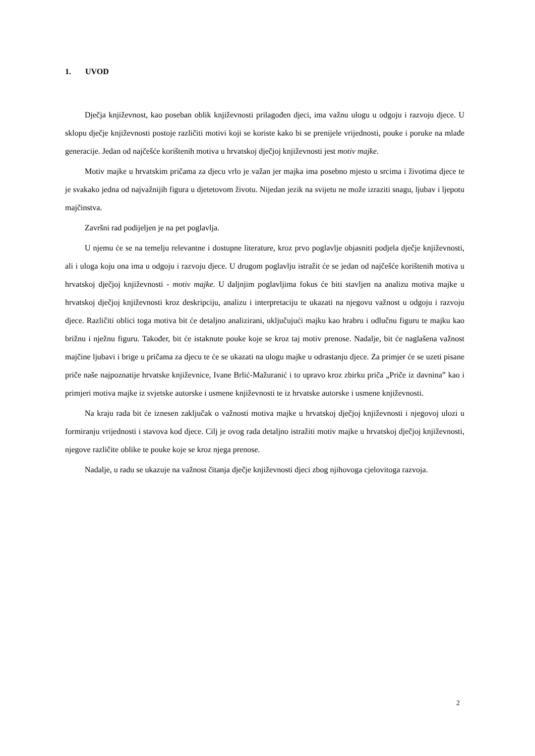1. UVOD
Dječja književnost, kao poseban oblik književnosti prilagođen djeci, ima važnu ulogu u odgoju i razvoju djece. U sklopu dječje književnosti postoje različiti motivi koji se koriste kako bi se prenijele vrijednosti, pouke i poruke na mlađe generacije. Jedan od najčešće korištenih motiva u hrvatskoj dječjoj književnosti jest motiv majke.
Motiv majke u hrvatskim pričama za djecu vrlo je važan jer majka ima posebno mjesto u srcima i životima djece te je svakako jedna od najvažnijih figura u djetetovom životu. Nijedan jezik na svijetu ne može izraziti snagu, ljubav i ljepotu majčinstva.
Završni rad podijeljen je na pet poglavlja.
U njemu će se na temelju relevantne i dostupne literature, kroz prvo poglavlje objasniti podjela dječje književnosti, ali i uloga koju ona ima u odgoju i razvoju djece. U drugom poglavlju istražit će se jedan od najčešće korištenih motiva u hrvatskoj dječjoj književnosti - motiv majke. U daljnjim poglavljima fokus će biti stavljen na analizu motiva majke u hrvatskoj dječjoj književnosti kroz deskripciju, analizu i interpretaciju te ukazati na njegovu važnost u odgoju i razvoju djece. Različiti oblici toga motiva bit će detaljno analizirani, uključujući majku kao hrabru i odlučnu figuru te majku kao brižnu i nježnu figuru. Također, bit će istaknute pouke koje se kroz taj motiv prenose. Nadalje, bit će naglašena važnost majčine ljubavi i brige u pričama za djecu te će se ukazati na ulogu majke u odrastanju djece. Za primjer će se uzeti pisane priče naše najpoznatije hrvatske književnice, Ivane Brlić-Mažuranić i to upravo kroz zbirku priča „Priče iz davnina” kao i primjeri motiva majke iz svjetske autorske i usmene književnosti te iz hrvatske autorske i usmene književnosti.
Na kraju rada bit će iznesen zaključak o važnosti motiva majke u hrvatskoj dječjoj književnosti i njegovoj ulozi u formiranju vrijednosti i stavova kod djece. Cilj je ovog rada detaljno istražiti motiv majke u hrvatskoj dječjoj književnosti, njegove različite oblike te pouke koje se kroz njega prenose.
Nadalje, u radu se ukazuje na važnost čitanja dječje književnosti djeci zbog njihovoga cjelovitoga razvoja.
2